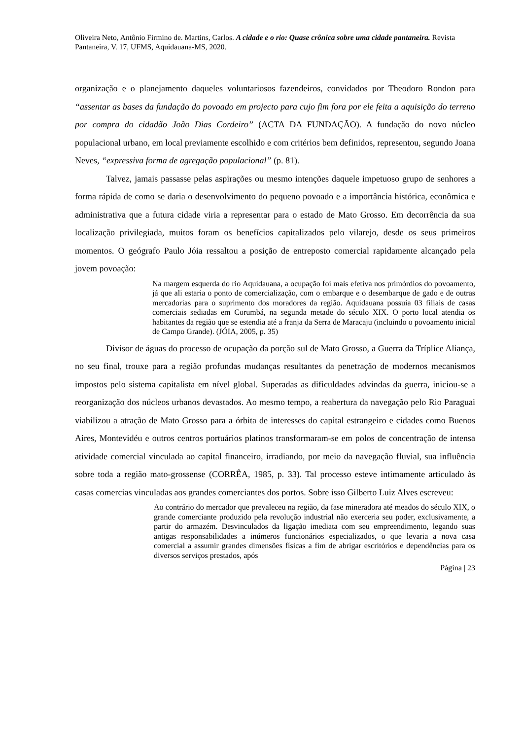Oliveira Neto, Antônio Firmino de. Martins, Carlos. A cidade e o rio: Quase crônica sobre uma cidade pantaneira. Revista Pantaneira, V. 17, UFMS, Aquidauana-MS, 2020.
organização e o planejamento daqueles voluntariosos fazendeiros, convidados por Theodoro Rondon para “assentar as bases da fundação do povoado em projecto para cujo fim fora por ele feita a aquisição do terreno por compra do cidadão João Dias Cordeiro” (ACTA DA FUNDAÇÃO). A fundação do novo núcleo populacional urbano, em local previamente escolhido e com critérios bem definidos, representou, segundo Joana Neves, “expressiva forma de agregação populacional” (p. 81).
Talvez, jamais passasse pelas aspirações ou mesmo intenções daquele impetuoso grupo de senhores a forma rápida de como se daria o desenvolvimento do pequeno povoado e a importância histórica, econômica e administrativa que a futura cidade viria a representar para o estado de Mato Grosso. Em decorrência da sua localização privilegiada, muitos foram os benefícios capitalizados pelo vilarejo, desde os seus primeiros momentos. O geógrafo Paulo Jóia ressaltou a posição de entreposto comercial rapidamente alcançado pela jovem povoação:
Na margem esquerda do rio Aquidauana, a ocupação foi mais efetiva nos primórdios do povoamento, já que ali estaria o ponto de comercialização, com o embarque e o desembarque de gado e de outras mercadorias para o suprimento dos moradores da região. Aquidauana possuía 03 filiais de casas comerciais sediadas em Corumbá, na segunda metade do século XIX. O porto local atendia os habitantes da região que se estendia até a franja da Serra de Maracaju (incluindo o povoamento inicial de Campo Grande). (JÓIA, 2005, p. 35)
Divisor de águas do processo de ocupação da porção sul de Mato Grosso, a Guerra da Tríplice Aliança, no seu final, trouxe para a região profundas mudanças resultantes da penetração de modernos mecanismos impostos pelo sistema capitalista em nível global. Superadas as dificuldades advindas da guerra, iniciou-se a reorganização dos núcleos urbanos devastados. Ao mesmo tempo, a reabertura da navegação pelo Rio Paraguai viabilizou a atração de Mato Grosso para a órbita de interesses do capital estrangeiro e cidades como Buenos Aires, Montevidéu e outros centros portuários platinos transformaram-se em polos de concentração de intensa atividade comercial vinculada ao capital financeiro, irradiando, por meio da navegação fluvial, sua influência sobre toda a região mato-grossense (CORRÊA, 1985, p. 33). Tal processo esteve intimamente articulado às casas comercias vinculadas aos grandes comerciantes dos portos. Sobre isso Gilberto Luiz Alves escreveu:
Ao contrário do mercador que prevaleceu na região, da fase mineradora até meados do século XIX, o grande comerciante produzido pela revolução industrial não exerceria seu poder, exclusivamente, a partir do armazém. Desvinculados da ligação imediata com seu empreendimento, legando suas antigas responsabilidades a inúmeros funcionários especializados, o que levaria a nova casa comercial a assumir grandes dimensões físicas a fim de abrigar escritórios e dependências para os diversos serviços prestados, após
Página | 23